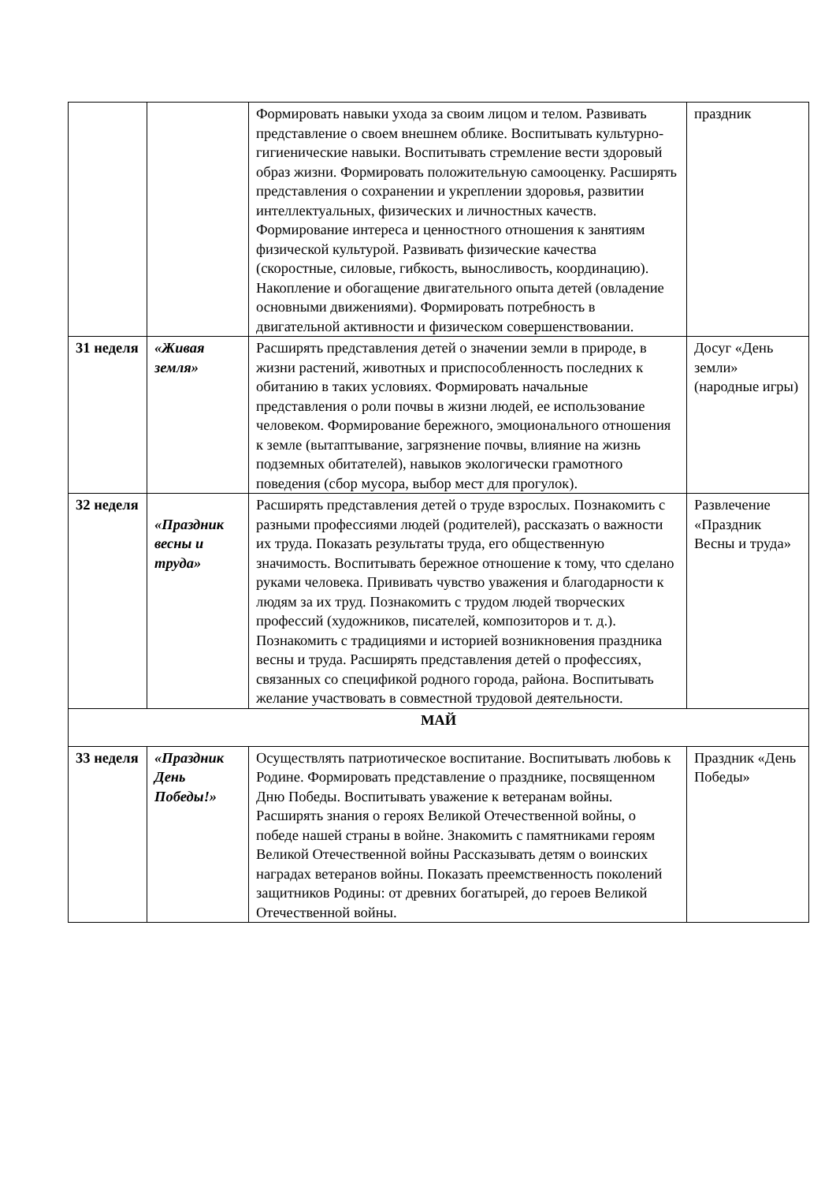| | | Формировать навыки ухода за своим лицом и телом. Развивать представление о своем внешнем облике. Воспитывать культурно-гигиенические навыки. Воспитывать стремление вести здоровый образ жизни. Формировать положительную самооценку. Расширять представления о сохранении и укреплении здоровья, развитии интеллектуальных, физических и личностных качеств. Формирование интереса и ценностного отношения к занятиям физической культурой. Развивать физические качества (скоростные, силовые, гибкость, выносливость, координацию). Накопление и обогащение двигательного опыта детей (овладение основными движениями). Формировать потребность в двигательной активности и физическом совершенствовании. | праздник |
| 31 неделя | «Живая земля» | Расширять представления детей о значении земли в природе, в жизни растений, животных и приспособленность последних к обитанию в таких условиях. Формировать начальные представления о роли почвы в жизни людей, ее использование человеком. Формирование бережного, эмоционального отношения к земле (вытаптывание, загрязнение почвы, влияние на жизнь подземных обитателей), навыков экологически грамотного поведения (сбор мусора, выбор мест для прогулок). | Досуг «День земли» (народные игры) |
| 32 неделя | «Праздник весны и труда» | Расширять представления детей о труде взрослых. Познакомить с разными профессиями людей (родителей), рассказать о важности их труда. Показать результаты труда, его общественную значимость. Воспитывать бережное отношение к тому, что сделано руками человека. Прививать чувство уважения и благодарности к людям за их труд. Познакомить с трудом людей творческих профессий (художников, писателей, композиторов и т. д.). Познакомить с традициями и историей возникновения праздника весны и труда. Расширять представления детей о профессиях, связанных со спецификой родного города, района. Воспитывать желание участвовать в совместной трудовой деятельности. | Развлечение «Праздник Весны и труда» |
| МАЙ | | | |
| 33 неделя | «Праздник День Победы!» | Осуществлять патриотическое воспитание. Воспитывать любовь к Родине. Формировать представление о празднике, посвященном Дню Победы. Воспитывать уважение к ветеранам войны. Расширять знания о героях Великой Отечественной войны, о победе нашей страны в войне. Знакомить с памятниками героям Великой Отечественной войны Рассказывать детям о воинских наградах ветеранов войны. Показать преемственность поколений защитников Родины: от древних богатырей, до героев Великой Отечественной войны. | Праздник «День Победы» |